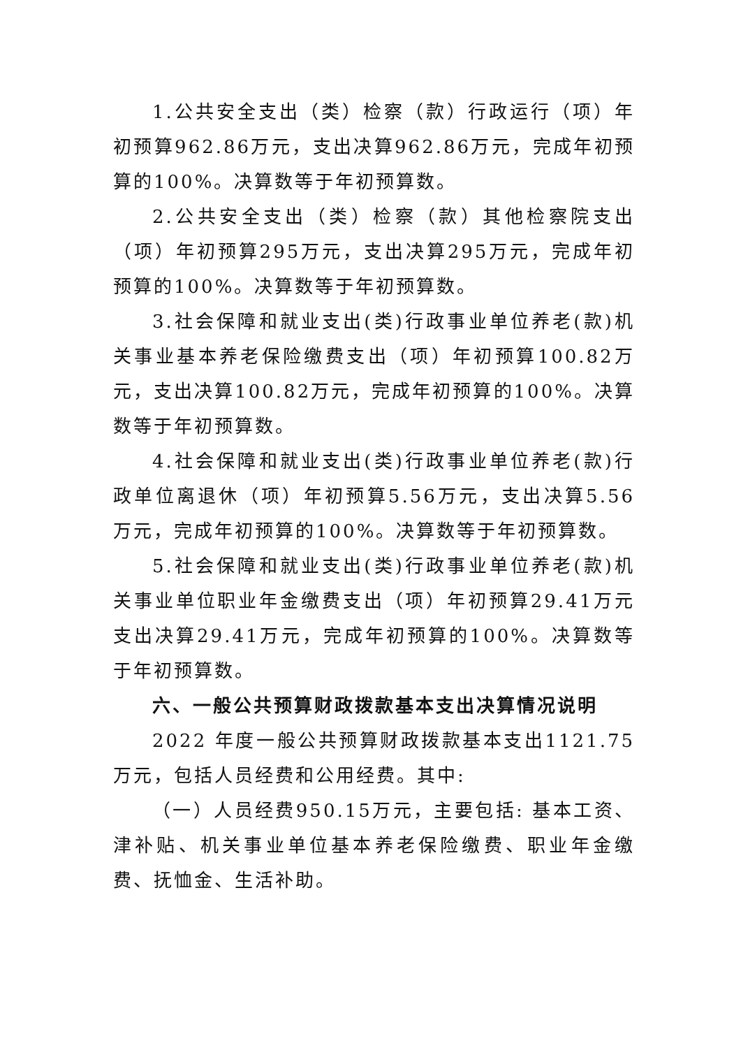1.公共安全支出（类）检察（款）行政运行（项）年初预算962.86万元，支出决算962.86万元，完成年初预算的100%。决算数等于年初预算数。
2.公共安全支出（类）检察（款）其他检察院支出（项）年初预算295万元，支出决算295万元，完成年初预算的100%。决算数等于年初预算数。
3.社会保障和就业支出(类)行政事业单位养老(款)机关事业基本养老保险缴费支出（项）年初预算100.82万元，支出决算100.82万元，完成年初预算的100%。决算数等于年初预算数。
4.社会保障和就业支出(类)行政事业单位养老(款)行政单位离退休（项）年初预算5.56万元，支出决算5.56万元，完成年初预算的100%。决算数等于年初预算数。
5.社会保障和就业支出(类)行政事业单位养老(款)机关事业单位职业年金缴费支出（项）年初预算29.41万元支出决算29.41万元，完成年初预算的100%。决算数等于年初预算数。
六、一般公共预算财政拨款基本支出决算情况说明
2022 年度一般公共预算财政拨款基本支出1121.75万元，包括人员经费和公用经费。其中:
（一）人员经费950.15万元，主要包括: 基本工资、津补贴、机关事业单位基本养老保险缴费、职业年金缴费、抚恤金、生活补助。